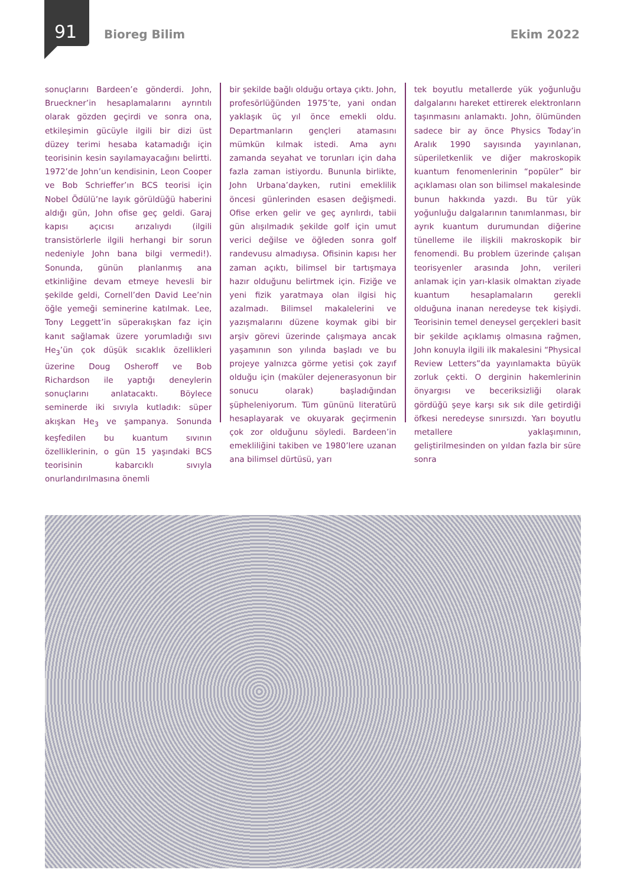91 Bioreg Bilim Ekim 2022
sonuçlarını Bardeen’e gönderdi. John, Brueckner’in hesaplamalarını ayrıntılı olarak gözden geçirdi ve sonra ona, etkileşimin gücüyle ilgili bir dizi üst düzey terimi hesaba katamadığı için teorisinin kesin sayılamayacağını belirtti. 1972’de John’un kendisinin, Leon Cooper ve Bob Schrieffer’ın BCS teorisi için Nobel Ödülü’ne layık görüldüğü haberini aldığı gün, John ofise geç geldi. Garaj kapısı açıcısı arızalıydı (ilgili transistörlerle ilgili herhangi bir sorun nedeniyle John bana bilgi vermedi!). Sonunda, günün planlanmış ana etkinliğine devam etmeye hevesli bir şekilde geldi, Cornell’den David Lee’nin öğle yemeği seminerine katılmak. Lee, Tony Leggett’in süperakışkan faz için kanıt sağlamak üzere yorumladığı sıvı He<sub>3</sub>’ün çok düşük sıcaklık özellikleri üzerine Doug Osheroff ve Bob Richardson ile yaptığı deneylerin sonuçlarını anlatacaktı. Böylece seminerde iki sıvıyla kutladık: süper akışkan He<sub>3</sub> ve şampanya. Sonunda keşfedilen bu kuantum sıvının özelliklerinin, o gün 15 yaşındaki BCS teorisinin kabarcıklı sıvıyla onurlandırılmasına önemli
bir şekilde bağlı olduğu ortaya çıktı. John, profesörlüğünden 1975’te, yani ondan yaklaşık üç yıl önce emekli oldu. Departmanların gençleri atamasını mümkün kılmak istedi. Ama aynı zamanda seyahat ve torunları için daha fazla zaman istiyordu. Bununla birlikte, John Urbana’dayken, rutini emeklilik öncesi günlerinden esasen değişmedi. Ofise erken gelir ve geç ayrılırdı, tabii gün alışılmadık şekilde golf için umut verici değilse ve öğleden sonra golf randevusu almadıysa. Ofisinin kapısı her zaman açıktı, bilimsel bir tartışmaya hazır olduğunu belirtmek için. Fiziğe ve yeni fizik yaratmaya olan ilgisi hiç azalmadı. Bilimsel makalelerini ve yazışmalarını düzene koymak gibi bir arşiv görevi üzerinde çalışmaya ancak yaşamının son yılında başladı ve bu projeye yalnızca görme yetisi çok zayıf olduğu için (maküler dejenerasyonun bir sonucu olarak) başladığından şüpheleniyorum. Tüm gününü literatürü hesaplayarak ve okuyarak geçirmenin çok zor olduğunu söyledi. Bardeen’in emekliliğini takiben ve 1980’lere uzanan ana bilimsel dürtüsü, yarı
tek boyutlu metallerde yük yoğunluğu dalgalarını hareket ettirerek elektronların taşınmasını anlamaktı. John, ölümünden sadece bir ay önce Physics Today’in Aralık 1990 sayısında yayınlanan, süperiletkenlik ve diğer makroskopik kuantum fenomenlerinin “popüler” bir açıklaması olan son bilimsel makalesinde bunun hakkında yazdı. Bu tür yük yoğunluğu dalgalarının tanımlanması, bir ayrık kuantum durumundan diğerine tünelleme ile ilişkili makroskopik bir fenomendi. Bu problem üzerinde çalışan teorisyenler arasında John, verileri anlamak için yarı-klasik olmaktan ziyade kuantum hesaplamaların gerekli olduğuna inanan neredeyse tek kişiydi. Teorisinin temel deneysel gerçekleri basit bir şekilde açıklamış olmasına rağmen, John konuyla ilgili ilk makalesini “Physical Review Letters”da yayınlamakta büyük zorluk çekti. O derginin hakemlerinin önyargısı ve beceriksizliği olarak gördüğü şeye karşı sık sık dile getirdiği öfkesi neredeyse sınırsızdı. Yarı boyutlu metallere yaklaşımının, geliştirilmesinden on yıldan fazla bir süre sonra